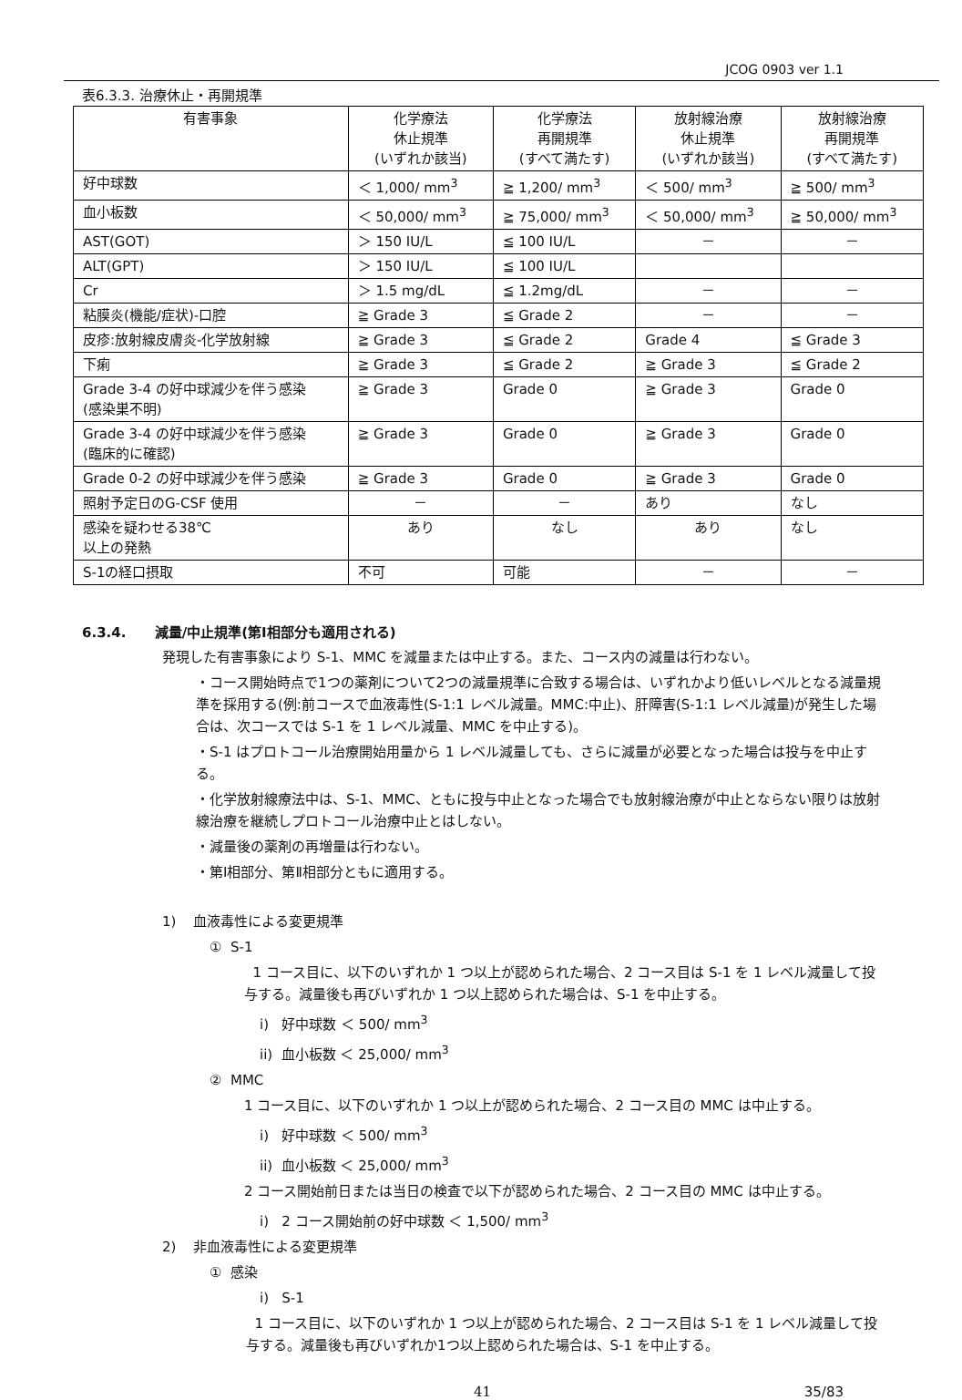JCOG 0903 ver 1.1
表6.3.3. 治療休止・再開規準
| 有害事象 | 化学療法 休止規準 (いずれか該当) | 化学療法 再開規準 (すべて満たす) | 放射線治療 休止規準 (いずれか該当) | 放射線治療 再開規準 (すべて満たす) |
| --- | --- | --- | --- | --- |
| 好中球数 | ＜ 1,000/ mm<sup>3</sup> | ≧ 1,200/ mm<sup>3</sup> | ＜ 500/ mm<sup>3</sup> | ≧ 500/ mm<sup>3</sup> |
| 血小板数 | ＜ 50,000/ mm<sup>3</sup> | ≧ 75,000/ mm<sup>3</sup> | ＜ 50,000/ mm<sup>3</sup> | ≧ 50,000/ mm<sup>3</sup> |
| AST(GOT) | ＞ 150 IU/L | ≦ 100 IU/L | － | － |
| ALT(GPT) | ＞ 150 IU/L | ≦ 100 IU/L | | |
| Cr | ＞ 1.5 mg/dL | ≦ 1.2mg/dL | － | － |
| 粘膜炎(機能/症状)-口腔 | ≧ Grade 3 | ≦ Grade 2 | － | － |
| 皮疹:放射線皮膚炎-化学放射線 | ≧ Grade 3 | ≦ Grade 2 | Grade 4 | ≦ Grade 3 |
| 下痢 | ≧ Grade 3 | ≦ Grade 2 | ≧ Grade 3 | ≦ Grade 2 |
| Grade 3-4 の好中球減少を伴う感染 (感染巣不明) | ≧ Grade 3 | Grade 0 | ≧ Grade 3 | Grade 0 |
| Grade 3-4 の好中球減少を伴う感染 (臨床的に確認) | ≧ Grade 3 | Grade 0 | ≧ Grade 3 | Grade 0 |
| Grade 0-2 の好中球減少を伴う感染 | ≧ Grade 3 | Grade 0 | ≧ Grade 3 | Grade 0 |
| 照射予定日のG-CSF 使用 | － | － | あり | なし |
| 感染を疑わせる38℃ 以上の発熱 | あり | なし | あり | なし |
| S-1の経口摂取 | 不可 | 可能 | － | － |
6.3.4. 減量/中止規準(第Ⅰ相部分も適用される)
発現した有害事象により S-1、MMC を減量または中止する。また、コース内の減量は行わない。
・コース開始時点で1つの薬剤について2つの減量規準に合致する場合は、いずれかより低いレベルとなる減量規準を採用する(例:前コースで血液毒性(S-1:1 レベル減量。MMC:中止)、肝障害(S-1:1 レベル減量)が発生した場合は、次コースでは S-1 を 1 レベル減量、MMC を中止する)。
・S-1 はプロトコール治療開始用量から 1 レベル減量しても、さらに減量が必要となった場合は投与を中止する。
・化学放射線療法中は、S-1、MMC、ともに投与中止となった場合でも放射線治療が中止とならない限りは放射線治療を継続しプロトコール治療中止とはしない。
・減量後の薬剤の再増量は行わない。
・第Ⅰ相部分、第Ⅱ相部分ともに適用する。
1) 血液毒性による変更規準
① S-1
1 コース目に、以下のいずれか 1 つ以上が認められた場合、2 コース目は S-1 を 1 レベル減量して投与する。減量後も再びいずれか 1 つ以上認められた場合は、S-1 を中止する。
i) 好中球数 ＜ 500/ mm<sup>3</sup>
ii) 血小板数 ＜ 25,000/ mm<sup>3</sup>
② MMC
1 コース目に、以下のいずれか 1 つ以上が認められた場合、2 コース目の MMC は中止する。
i) 好中球数 ＜ 500/ mm<sup>3</sup>
ii) 血小板数 ＜ 25,000/ mm<sup>3</sup>
2 コース開始前日または当日の検査で以下が認められた場合、2 コース目の MMC は中止する。
i) 2 コース開始前の好中球数 ＜ 1,500/ mm<sup>3</sup>
2) 非血液毒性による変更規準
① 感染
i) S-1
1 コース目に、以下のいずれか 1 つ以上が認められた場合、2 コース目は S-1 を 1 レベル減量して投与する。減量後も再びいずれか1つ以上認められた場合は、S-1 を中止する。
41 35/83